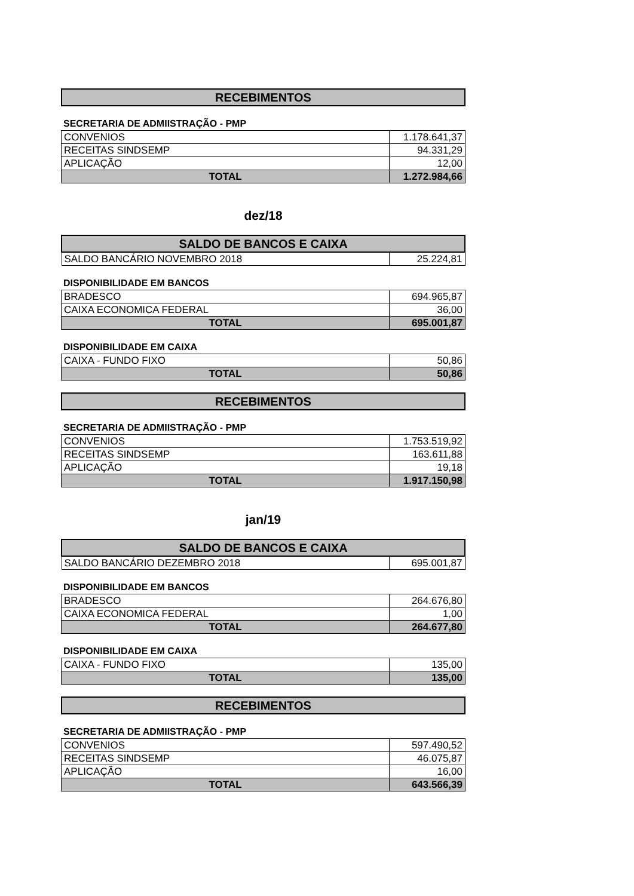| RECEBIMENTOS |
| --- |
SECRETARIA DE ADMIISTRAÇÃO - PMP
| CONVENIOS | 1.178.641,37 |
| RECEITAS SINDSEMP | 94.331,29 |
| APLICAÇÃO | 12,00 |
| TOTAL | 1.272.984,66 |
dez/18
| SALDO DE BANCOS E CAIXA | |
| --- | --- |
| SALDO BANCÁRIO NOVEMBRO 2018 | 25.224,81 |
DISPONIBILIDADE EM BANCOS
| BRADESCO | 694.965,87 |
| CAIXA ECONOMICA FEDERAL | 36,00 |
| TOTAL | 695.001,87 |
DISPONIBILIDADE EM CAIXA
| CAIXA - FUNDO FIXO | 50,86 |
| TOTAL | 50,86 |
| RECEBIMENTOS |
| --- |
SECRETARIA DE ADMIISTRAÇÃO - PMP
| CONVENIOS | 1.753.519,92 |
| RECEITAS SINDSEMP | 163.611,88 |
| APLICAÇÃO | 19,18 |
| TOTAL | 1.917.150,98 |
jan/19
| SALDO DE BANCOS E CAIXA | |
| --- | --- |
| SALDO BANCÁRIO DEZEMBRO 2018 | 695.001,87 |
DISPONIBILIDADE EM BANCOS
| BRADESCO | 264.676,80 |
| CAIXA ECONOMICA FEDERAL | 1,00 |
| TOTAL | 264.677,80 |
DISPONIBILIDADE EM CAIXA
| CAIXA - FUNDO FIXO | 135,00 |
| TOTAL | 135,00 |
| RECEBIMENTOS |
| --- |
SECRETARIA DE ADMIISTRAÇÃO - PMP
| CONVENIOS | 597.490,52 |
| RECEITAS SINDSEMP | 46.075,87 |
| APLICAÇÃO | 16,00 |
| TOTAL | 643.566,39 |